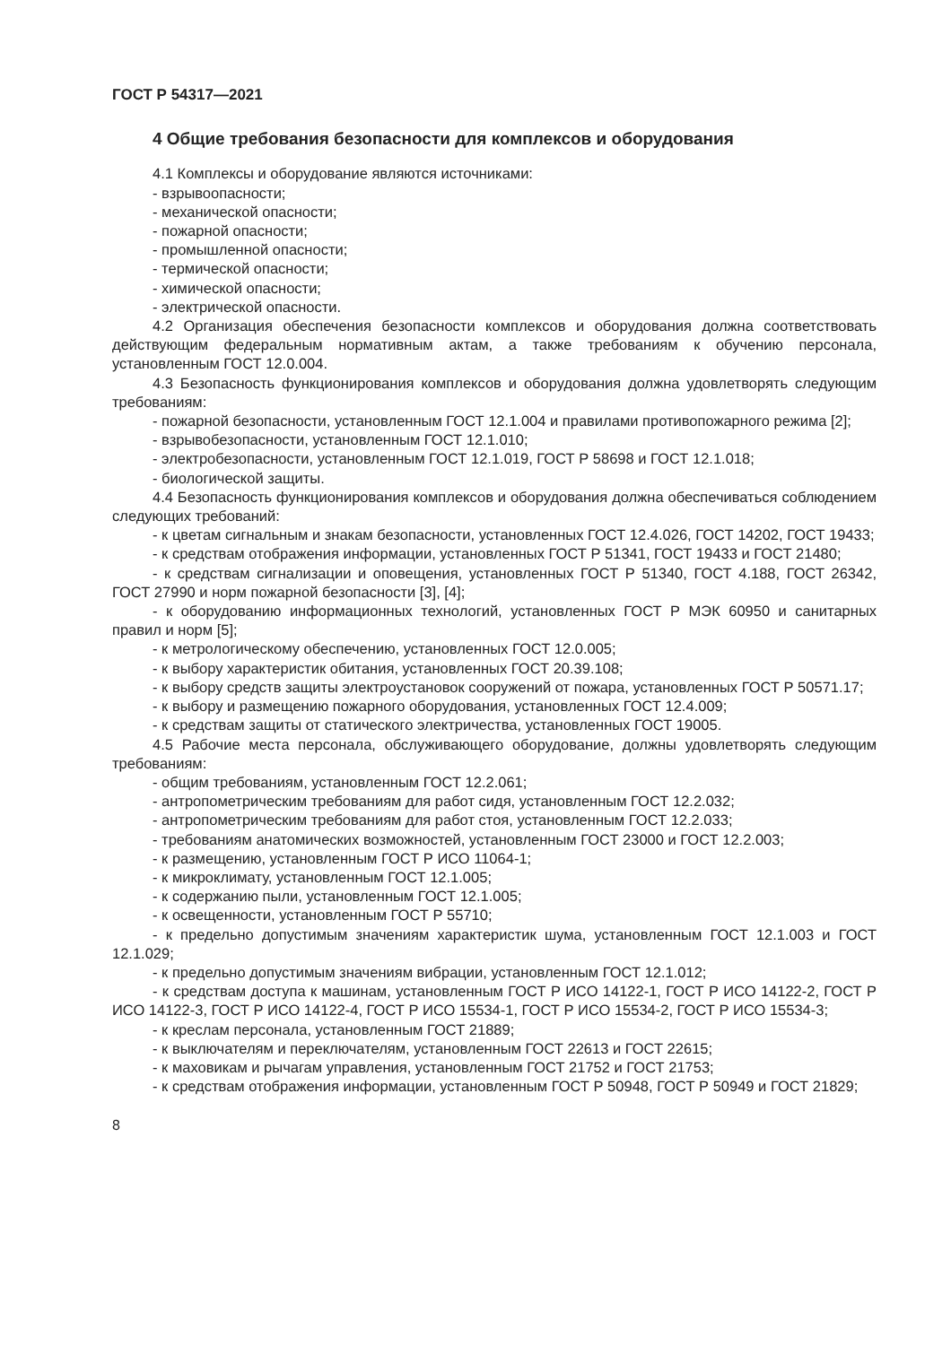ГОСТ Р 54317—2021
4 Общие требования безопасности для комплексов и оборудования
4.1 Комплексы и оборудование являются источниками:
- взрывоопасности;
- механической опасности;
- пожарной опасности;
- промышленной опасности;
- термической опасности;
- химической опасности;
- электрической опасности.
4.2 Организация обеспечения безопасности комплексов и оборудования должна соответствовать действующим федеральным нормативным актам, а также требованиям к обучению персонала, установленным ГОСТ 12.0.004.
4.3 Безопасность функционирования комплексов и оборудования должна удовлетворять следующим требованиям:
- пожарной безопасности, установленным ГОСТ 12.1.004 и правилами противопожарного режима [2];
- взрывобезопасности, установленным ГОСТ 12.1.010;
- электробезопасности, установленным ГОСТ 12.1.019, ГОСТ Р 58698 и ГОСТ 12.1.018;
- биологической защиты.
4.4 Безопасность функционирования комплексов и оборудования должна обеспечиваться соблюдением следующих требований:
- к цветам сигнальным и знакам безопасности, установленных ГОСТ 12.4.026, ГОСТ 14202, ГОСТ 19433;
- к средствам отображения информации, установленных ГОСТ Р 51341, ГОСТ 19433 и ГОСТ 21480;
- к средствам сигнализации и оповещения, установленных ГОСТ Р 51340, ГОСТ 4.188, ГОСТ 26342, ГОСТ 27990 и норм пожарной безопасности [3], [4];
- к оборудованию информационных технологий, установленных ГОСТ Р МЭК 60950 и санитарных правил и норм [5];
- к метрологическому обеспечению, установленных ГОСТ 12.0.005;
- к выбору характеристик обитания, установленных ГОСТ 20.39.108;
- к выбору средств защиты электроустановок сооружений от пожара, установленных ГОСТ Р 50571.17;
- к выбору и размещению пожарного оборудования, установленных ГОСТ 12.4.009;
- к средствам защиты от статического электричества, установленных ГОСТ 19005.
4.5 Рабочие места персонала, обслуживающего оборудование, должны удовлетворять следующим требованиям:
- общим требованиям, установленным ГОСТ 12.2.061;
- антропометрическим требованиям для работ сидя, установленным ГОСТ 12.2.032;
- антропометрическим требованиям для работ стоя, установленным ГОСТ 12.2.033;
- требованиям анатомических возможностей, установленным ГОСТ 23000 и ГОСТ 12.2.003;
- к размещению, установленным ГОСТ Р ИСО 11064-1;
- к микроклимату, установленным ГОСТ 12.1.005;
- к содержанию пыли, установленным ГОСТ 12.1.005;
- к освещенности, установленным ГОСТ Р 55710;
- к предельно допустимым значениям характеристик шума, установленным ГОСТ 12.1.003 и ГОСТ 12.1.029;
- к предельно допустимым значениям вибрации, установленным ГОСТ 12.1.012;
- к средствам доступа к машинам, установленным ГОСТ Р ИСО 14122-1, ГОСТ Р ИСО 14122-2, ГОСТ Р ИСО 14122-3, ГОСТ Р ИСО 14122-4, ГОСТ Р ИСО 15534-1, ГОСТ Р ИСО 15534-2, ГОСТ Р ИСО 15534-3;
- к креслам персонала, установленным ГОСТ 21889;
- к выключателям и переключателям, установленным ГОСТ 22613 и ГОСТ 22615;
- к маховикам и рычагам управления, установленным ГОСТ 21752 и ГОСТ 21753;
- к средствам отображения информации, установленным ГОСТ Р 50948, ГОСТ Р 50949 и ГОСТ 21829;
8